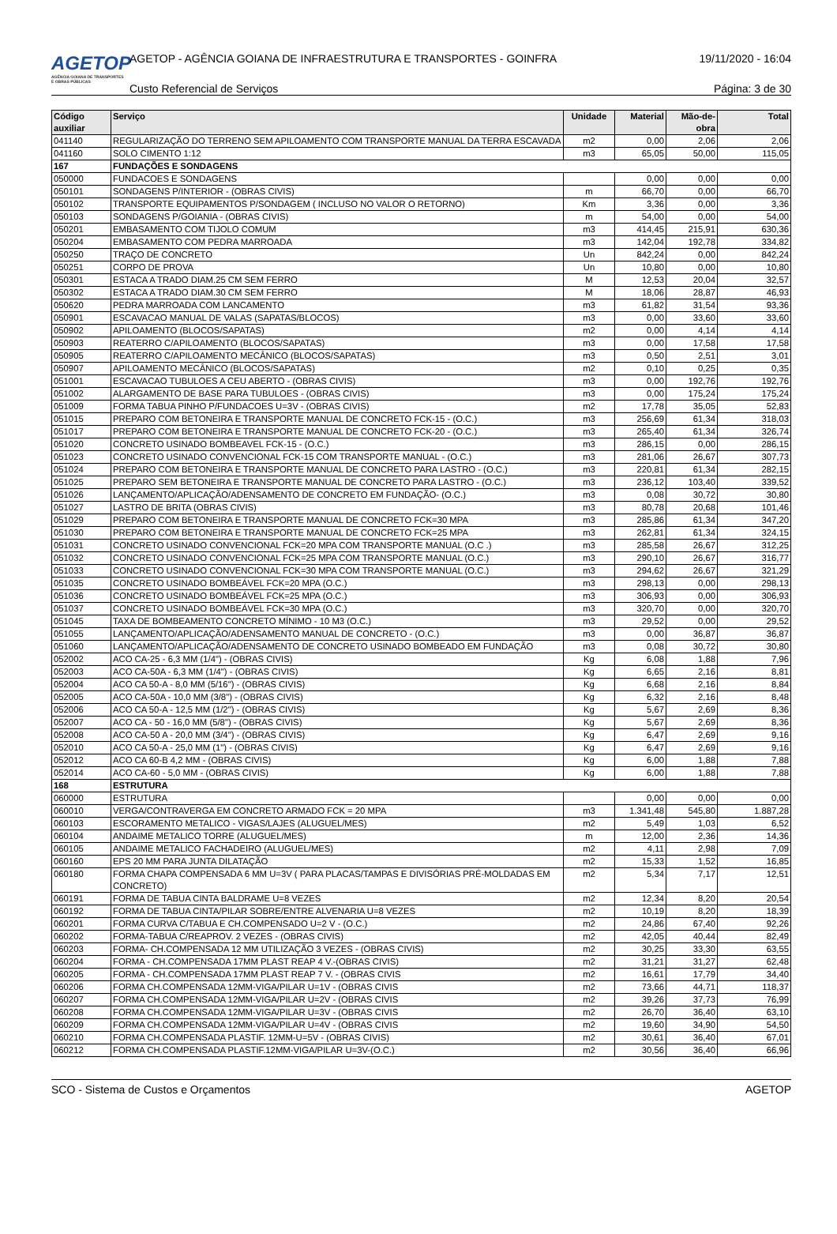AGETOP
AGÊNCIA GOIANA DE TRANSPORTES E OBRAS PÚBLICAS
AGETOP - AGÊNCIA GOIANA DE INFRAESTRUTURA E TRANSPORTES - GOINFRA
19/11/2020 - 16:04
Custo Referencial de Serviços Página: 3 de 30
| Código auxiliar | Serviço | Unidade | Material | Mão-de-obra | Total |
| --- | --- | --- | --- | --- | --- |
| 041140 | REGULARIZAÇÃO DO TERRENO SEM APILOAMENTO COM TRANSPORTE MANUAL DA TERRA ESCAVADA | m2 | 0,00 | 2,06 | 2,06 |
| 041160 | SOLO CIMENTO 1:12 | m3 | 65,05 | 50,00 | 115,05 |
| 167 | FUNDAÇÕES E SONDAGENS | | | | |
| 050000 | FUNDACOES E SONDAGENS | | 0,00 | 0,00 | 0,00 |
| 050101 | SONDAGENS P/INTERIOR - (OBRAS CIVIS) | m | 66,70 | 0,00 | 66,70 |
| 050102 | TRANSPORTE EQUIPAMENTOS P/SONDAGEM ( INCLUSO NO VALOR O RETORNO) | Km | 3,36 | 0,00 | 3,36 |
| 050103 | SONDAGENS P/GOIANIA - (OBRAS CIVIS) | m | 54,00 | 0,00 | 54,00 |
| 050201 | EMBASAMENTO COM TIJOLO COMUM | m3 | 414,45 | 215,91 | 630,36 |
| 050204 | EMBASAMENTO COM PEDRA MARROADA | m3 | 142,04 | 192,78 | 334,82 |
| 050250 | TRAÇO DE CONCRETO | Un | 842,24 | 0,00 | 842,24 |
| 050251 | CORPO DE PROVA | Un | 10,80 | 0,00 | 10,80 |
| 050301 | ESTACA A TRADO DIAM.25 CM SEM FERRO | M | 12,53 | 20,04 | 32,57 |
| 050302 | ESTACA A TRADO DIAM.30 CM SEM FERRO | M | 18,06 | 28,87 | 46,93 |
| 050620 | PEDRA MARROADA COM LANCAMENTO | m3 | 61,82 | 31,54 | 93,36 |
| 050901 | ESCAVACAO MANUAL DE VALAS (SAPATAS/BLOCOS) | m3 | 0,00 | 33,60 | 33,60 |
| 050902 | APILOAMENTO (BLOCOS/SAPATAS) | m2 | 0,00 | 4,14 | 4,14 |
| 050903 | REATERRO C/APILOAMENTO (BLOCOS/SAPATAS) | m3 | 0,00 | 17,58 | 17,58 |
| 050905 | REATERRO C/APILOAMENTO MECÂNICO (BLOCOS/SAPATAS) | m3 | 0,50 | 2,51 | 3,01 |
| 050907 | APILOAMENTO MECÂNICO (BLOCOS/SAPATAS) | m2 | 0,10 | 0,25 | 0,35 |
| 051001 | ESCAVACAO TUBULOES A CEU ABERTO - (OBRAS CIVIS) | m3 | 0,00 | 192,76 | 192,76 |
| 051002 | ALARGAMENTO DE BASE PARA TUBULOES - (OBRAS CIVIS) | m3 | 0,00 | 175,24 | 175,24 |
| 051009 | FORMA TABUA PINHO P/FUNDACOES U=3V - (OBRAS CIVIS) | m2 | 17,78 | 35,05 | 52,83 |
| 051015 | PREPARO COM BETONEIRA E TRANSPORTE MANUAL DE CONCRETO FCK-15 - (O.C.) | m3 | 256,69 | 61,34 | 318,03 |
| 051017 | PREPARO COM BETONEIRA E TRANSPORTE MANUAL DE CONCRETO FCK-20 - (O.C.) | m3 | 265,40 | 61,34 | 326,74 |
| 051020 | CONCRETO USINADO BOMBEAVEL FCK-15 - (O.C.) | m3 | 286,15 | 0,00 | 286,15 |
| 051023 | CONCRETO USINADO CONVENCIONAL FCK-15 COM TRANSPORTE MANUAL - (O.C.) | m3 | 281,06 | 26,67 | 307,73 |
| 051024 | PREPARO COM BETONEIRA E TRANSPORTE MANUAL DE CONCRETO PARA LASTRO - (O.C.) | m3 | 220,81 | 61,34 | 282,15 |
| 051025 | PREPARO SEM BETONEIRA E TRANSPORTE MANUAL DE CONCRETO PARA LASTRO - (O.C.) | m3 | 236,12 | 103,40 | 339,52 |
| 051026 | LANÇAMENTO/APLICAÇÃO/ADENSAMENTO DE CONCRETO EM FUNDAÇÃO- (O.C.) | m3 | 0,08 | 30,72 | 30,80 |
| 051027 | LASTRO DE BRITA (OBRAS CIVIS) | m3 | 80,78 | 20,68 | 101,46 |
| 051029 | PREPARO COM BETONEIRA E TRANSPORTE MANUAL DE CONCRETO FCK=30 MPA | m3 | 285,86 | 61,34 | 347,20 |
| 051030 | PREPARO COM BETONEIRA E TRANSPORTE MANUAL DE CONCRETO FCK=25 MPA | m3 | 262,81 | 61,34 | 324,15 |
| 051031 | CONCRETO USINADO CONVENCIONAL FCK=20 MPA COM TRANSPORTE MANUAL (O.C .) | m3 | 285,58 | 26,67 | 312,25 |
| 051032 | CONCRETO USINADO CONVENCIONAL FCK=25 MPA COM TRANSPORTE MANUAL (O.C.) | m3 | 290,10 | 26,67 | 316,77 |
| 051033 | CONCRETO USINADO CONVENCIONAL FCK=30 MPA COM TRANSPORTE MANUAL (O.C.) | m3 | 294,62 | 26,67 | 321,29 |
| 051035 | CONCRETO USINADO BOMBEÁVEL FCK=20 MPA (O.C.) | m3 | 298,13 | 0,00 | 298,13 |
| 051036 | CONCRETO USINADO BOMBEÁVEL FCK=25 MPA (O.C.) | m3 | 306,93 | 0,00 | 306,93 |
| 051037 | CONCRETO USINADO BOMBEÁVEL FCK=30 MPA (O.C.) | m3 | 320,70 | 0,00 | 320,70 |
| 051045 | TAXA DE BOMBEAMENTO CONCRETO MÍNIMO - 10 M3 (O.C.) | m3 | 29,52 | 0,00 | 29,52 |
| 051055 | LANÇAMENTO/APLICAÇÃO/ADENSAMENTO MANUAL DE CONCRETO - (O.C.) | m3 | 0,00 | 36,87 | 36,87 |
| 051060 | LANÇAMENTO/APLICAÇÃO/ADENSAMENTO DE CONCRETO USINADO BOMBEADO EM FUNDAÇÃO | m3 | 0,08 | 30,72 | 30,80 |
| 052002 | ACO CA-25 - 6,3 MM (1/4") - (OBRAS CIVIS) | Kg | 6,08 | 1,88 | 7,96 |
| 052003 | ACO CA-50A - 6,3 MM (1/4") - (OBRAS CIVIS) | Kg | 6,65 | 2,16 | 8,81 |
| 052004 | ACO CA 50-A - 8,0 MM (5/16") - (OBRAS CIVIS) | Kg | 6,68 | 2,16 | 8,84 |
| 052005 | ACO CA-50A - 10,0 MM (3/8") - (OBRAS CIVIS) | Kg | 6,32 | 2,16 | 8,48 |
| 052006 | ACO CA 50-A - 12,5 MM (1/2") - (OBRAS CIVIS) | Kg | 5,67 | 2,69 | 8,36 |
| 052007 | ACO CA - 50 - 16,0 MM (5/8") - (OBRAS CIVIS) | Kg | 5,67 | 2,69 | 8,36 |
| 052008 | ACO CA-50 A - 20,0 MM (3/4") - (OBRAS CIVIS) | Kg | 6,47 | 2,69 | 9,16 |
| 052010 | ACO CA 50-A - 25,0 MM (1") - (OBRAS CIVIS) | Kg | 6,47 | 2,69 | 9,16 |
| 052012 | ACO CA 60-B 4,2 MM - (OBRAS CIVIS) | Kg | 6,00 | 1,88 | 7,88 |
| 052014 | ACO CA-60 - 5,0 MM - (OBRAS CIVIS) | Kg | 6,00 | 1,88 | 7,88 |
| 168 | ESTRUTURA | | | | |
| 060000 | ESTRUTURA | | 0,00 | 0,00 | 0,00 |
| 060010 | VERGA/CONTRAVERGA EM CONCRETO ARMADO FCK = 20 MPA | m3 | 1.341,48 | 545,80 | 1.887,28 |
| 060103 | ESCORAMENTO METALICO - VIGAS/LAJES (ALUGUEL/MES) | m2 | 5,49 | 1,03 | 6,52 |
| 060104 | ANDAIME METALICO TORRE (ALUGUEL/MES) | m | 12,00 | 2,36 | 14,36 |
| 060105 | ANDAIME METALICO FACHADEIRO (ALUGUEL/MES) | m2 | 4,11 | 2,98 | 7,09 |
| 060160 | EPS 20 MM PARA JUNTA DILATAÇÃO | m2 | 15,33 | 1,52 | 16,85 |
| 060180 | FORMA CHAPA COMPENSADA 6 MM U=3V ( PARA PLACAS/TAMPAS E DIVISÓRIAS PRÉ-MOLDADAS EM CONCRETO) | m2 | 5,34 | 7,17 | 12,51 |
| 060191 | FORMA DE TABUA CINTA BALDRAME U=8 VEZES | m2 | 12,34 | 8,20 | 20,54 |
| 060192 | FORMA DE TABUA CINTA/PILAR SOBRE/ENTRE ALVENARIA U=8 VEZES | m2 | 10,19 | 8,20 | 18,39 |
| 060201 | FORMA CURVA C/TABUA E CH.COMPENSADO U=2 V - (O.C.) | m2 | 24,86 | 67,40 | 92,26 |
| 060202 | FORMA-TABUA C/REAPROV. 2 VEZES - (OBRAS CIVIS) | m2 | 42,05 | 40,44 | 82,49 |
| 060203 | FORMA- CH.COMPENSADA 12 MM UTILIZAÇÃO 3 VEZES - (OBRAS CIVIS) | m2 | 30,25 | 33,30 | 63,55 |
| 060204 | FORMA - CH.COMPENSADA 17MM PLAST REAP 4 V.-(OBRAS CIVIS) | m2 | 31,21 | 31,27 | 62,48 |
| 060205 | FORMA - CH.COMPENSADA 17MM PLAST REAP 7 V. - (OBRAS CIVIS | m2 | 16,61 | 17,79 | 34,40 |
| 060206 | FORMA CH.COMPENSADA 12MM-VIGA/PILAR U=1V - (OBRAS CIVIS | m2 | 73,66 | 44,71 | 118,37 |
| 060207 | FORMA CH.COMPENSADA 12MM-VIGA/PILAR U=2V - (OBRAS CIVIS | m2 | 39,26 | 37,73 | 76,99 |
| 060208 | FORMA CH.COMPENSADA 12MM-VIGA/PILAR U=3V - (OBRAS CIVIS | m2 | 26,70 | 36,40 | 63,10 |
| 060209 | FORMA CH.COMPENSADA 12MM-VIGA/PILAR U=4V - (OBRAS CIVIS | m2 | 19,60 | 34,90 | 54,50 |
| 060210 | FORMA CH.COMPENSADA PLASTIF. 12MM-U=5V - (OBRAS CIVIS) | m2 | 30,61 | 36,40 | 67,01 |
| 060212 | FORMA CH.COMPENSADA PLASTIF.12MM-VIGA/PILAR U=3V-(O.C.) | m2 | 30,56 | 36,40 | 66,96 |
SCO - Sistema de Custos e Orçamentos AGETOP